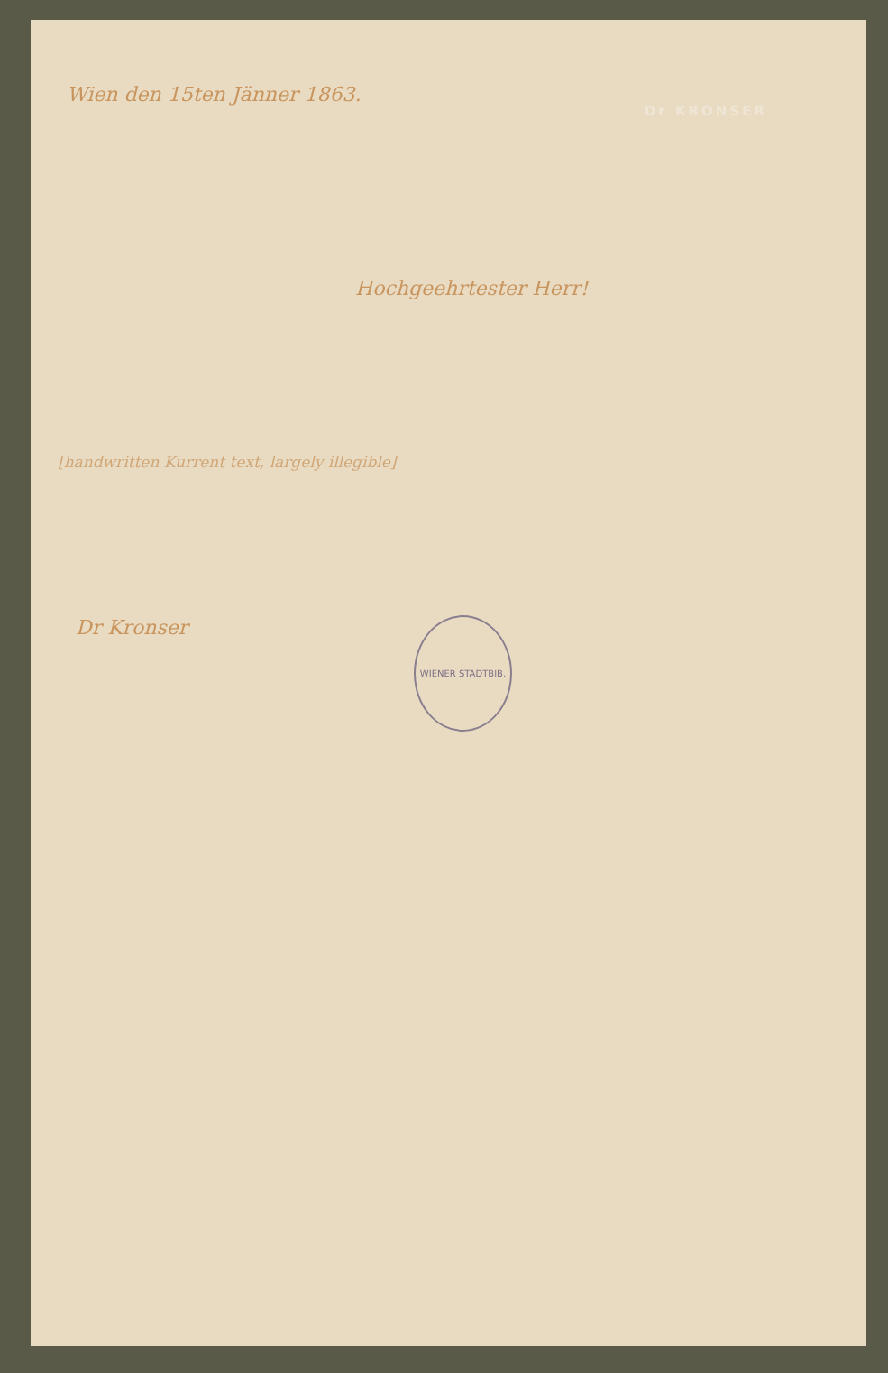Dr KRONSER
Wien den 15ten Jänner 1863.
Hochgeehrtester Herr!
[handwritten Kurrent text, largely illegible]
WIENER STADTBIB.
Dr Kronser